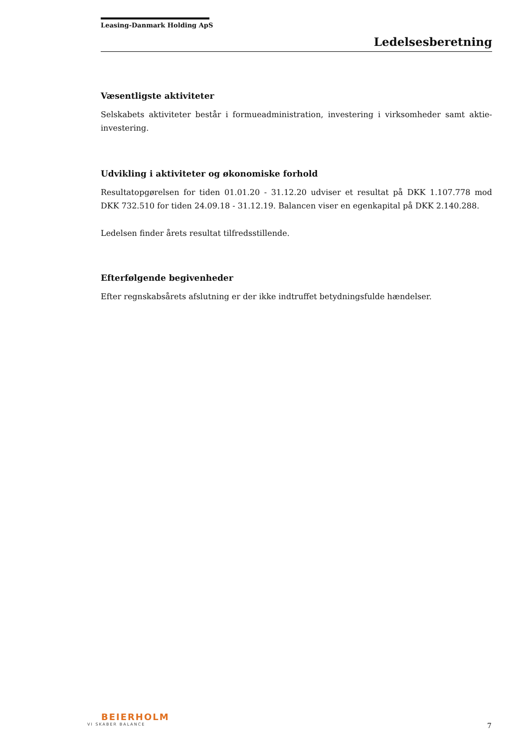Leasing-Danmark Holding ApS
Ledelsesberetning
Væsentligste aktiviteter
Selskabets aktiviteter består i formueadministration, investering i virksomheder samt aktie-investering.
Udvikling i aktiviteter og økonomiske forhold
Resultatopgørelsen for tiden 01.01.20 - 31.12.20 udviser et resultat på DKK 1.107.778 mod DKK 732.510 for tiden 24.09.18 - 31.12.19. Balancen viser en egenkapital på DKK 2.140.288.
Ledelsen finder årets resultat tilfredsstillende.
Efterfølgende begivenheder
Efter regnskabsårets afslutning er der ikke indtruffet betydningsfulde hændelser.
BEIERHOLM
VI SKABER BALANCE
7